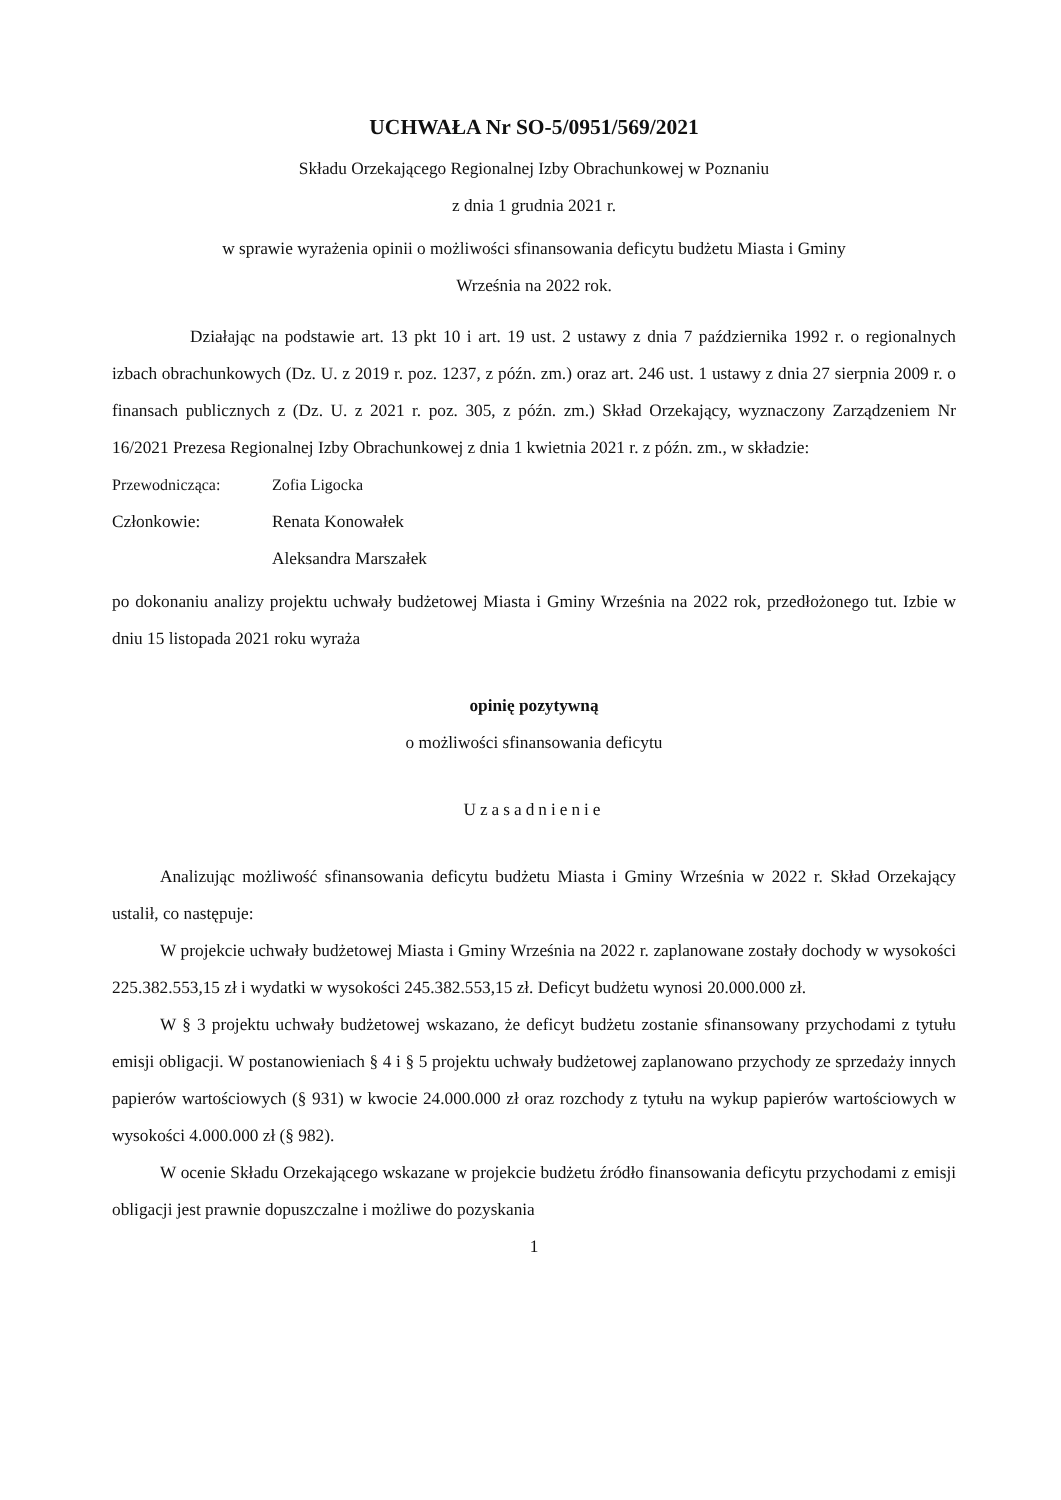UCHWAŁA Nr SO-5/0951/569/2021
Składu Orzekającego Regionalnej Izby Obrachunkowej w Poznaniu
z dnia 1 grudnia 2021 r.
w sprawie wyrażenia opinii o możliwości sfinansowania deficytu budżetu Miasta i Gminy
Września na 2022 rok.
Działając na podstawie art. 13 pkt 10 i art. 19 ust. 2 ustawy z dnia 7 października 1992 r. o regionalnych izbach obrachunkowych (Dz. U. z 2019 r. poz. 1237, z późn. zm.) oraz art. 246 ust. 1 ustawy z dnia 27 sierpnia 2009 r. o finansach publicznych z (Dz. U. z 2021 r. poz. 305, z późn. zm.) Skład Orzekający, wyznaczony Zarządzeniem Nr 16/2021 Prezesa Regionalnej Izby Obrachunkowej z dnia 1 kwietnia 2021 r. z późn. zm., w składzie:
Przewodnicząca: Zofia Ligocka
Członkowie: Renata Konowałek
Aleksandra Marszałek
po dokonaniu analizy projektu uchwały budżetowej Miasta i Gminy Września na 2022 rok, przedłożonego tut. Izbie w dniu 15 listopada 2021 roku wyraża
opinię pozytywną
o możliwości sfinansowania deficytu
Uzasadnienie
Analizując możliwość sfinansowania deficytu budżetu Miasta i Gminy Września w 2022 r. Skład Orzekający ustalił, co następuje:
W projekcie uchwały budżetowej Miasta i Gminy Września na 2022 r. zaplanowane zostały dochody w wysokości 225.382.553,15 zł i wydatki w wysokości 245.382.553,15 zł. Deficyt budżetu wynosi 20.000.000 zł.
W § 3 projektu uchwały budżetowej wskazano, że deficyt budżetu zostanie sfinansowany przychodami z tytułu emisji obligacji. W postanowieniach § 4 i § 5 projektu uchwały budżetowej zaplanowano przychody ze sprzedaży innych papierów wartościowych (§ 931) w kwocie 24.000.000 zł oraz rozchody z tytułu na wykup papierów wartościowych w wysokości 4.000.000 zł (§ 982).
W ocenie Składu Orzekającego wskazane w projekcie budżetu źródło finansowania deficytu przychodami z emisji obligacji jest prawnie dopuszczalne i możliwe do pozyskania
1